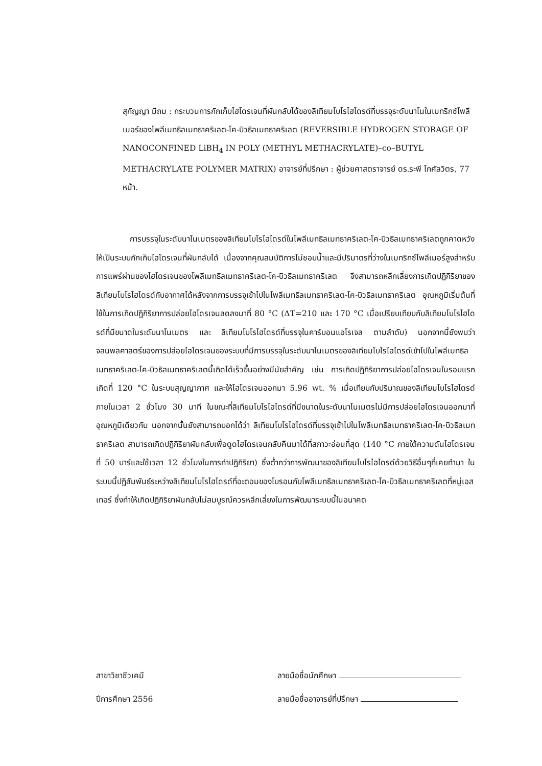สุกัญญา มีถม : กระบวนการกักเก็บไฮโดรเจนที่ผันกลับได้ของลิเทียมโบโรไฮไดรด์ที่บรรจุระดับนาโนในเมทริกซ์โพลีเมอร์ของโพลีเมทธิลเมทธาคริเลต-โค-บิวธิลเมทธาคริเลต (REVERSIBLE HYDROGEN STORAGE OF NANOCONFINED LiBH<sub>4</sub> IN POLY (METHYL METHACRYLATE)–co–BUTYL METHACRYLATE POLYMER MATRIX) อาจารย์ที่ปรึกษา : ผู้ช่วยศาสตราจารย์ ดร.ระพี โกศัลวิตร, 77 หน้า.
การบรรจุในระดับนาโนเมตรของลิเทียมโบโรไฮไดรด์ในโพลีเมทธิลเมทธาคริเลต-โค-บิวธิลเมทธาคริเลตถูกคาดหวังให้เป็นระบบกักเก็บไฮโดรเจนที่ผันกลับได้ เนื่องจากคุณสมบัติการไม่ชอบน้ำและมีปริมาตรที่ว่างในเมทริกซ์โพลีเมอร์สูงสำหรับการแพร่ผ่านของไฮโดรเจนของโพลีเมทธิลเมทธาคริเลต-โค-บิวธิลเมทธาคริเลต จึงสามารถหลีกเลี่ยงการเกิดปฏิกิริยาของลิเทียมโบโรไฮไดรด์กับอากาศได้หลังจากการบรรจุเข้าไปในโพลีเมทธิลเมทธาคริเลต-โค-บิวธิลเมทธาคริเลต อุณหภูมิเริ่มต้นที่ใช้ในการเกิดปฏิกิริยาการปล่อยไฮโดรเจนลดลงมาที่ 80 °C (ΔT=210 และ 170 °C เมื่อเปรียบเทียบกับลิเทียมโบโรไฮไดรด์ที่มีขนาดในระดับนาโนเมตร และ ลิเทียมโบโรไฮไดรด์ที่บรรจุในคาร์บอนแอโรเจล ตามลำดับ) นอกจากนี้ยังพบว่าจลนพลศาสตร์ของการปล่อยไฮโดรเจนของระบบที่มีการบรรจุในระดับนาโนเมตรของลิเทียมโบโรไฮไดรด์เข้าไปในโพลีเมทธิลเมทธาคริเลต-โค-บิวธิลเมทธาคริเลตนี้เกิดได้เร็วขึ้นอย่างมีนัยสำคัญ เช่น การเกิดปฏิกิริยาการปล่อยไฮโดรเจนในรอบแรกเกิดที่ 120 °C ในระบบสุญญากาศ และให้ไฮโดรเจนออกมา 5.96 wt. % เมื่อเทียบกับปริมาณของลิเทียมโบโรไฮไดรด์ ภายในเวลา 2 ชั่วโมง 30 นาที ในขณะที่ลิเทียมโบโรไฮไดรด์ที่มีขนาดในระดับนาโนเมตรไม่มีการปล่อยไฮโดรเจนออกมาที่อุณหภูมิเดียวกัน นอกจากนั้นยังสามารถบอกได้ว่า ลิเทียมโบโรไฮไดรด์ที่บรรจุเข้าไปในโพลีเมทธิลเมทธาคริเลต-โค-บิวธิลเมทธาคริเลต สามารถเกิดปฏิกิริยาผันกลับเพื่อดูดไฮโดรเจนกลับคืนมาได้ที่สภาวะอ่อนที่สุด (140 °C ภายใต้ความดันไฮโดรเจนที่ 50 บาร์และใช้เวลา 12 ชั่วโมงในการทำปฏิกิริยา) ซึ่งต่ำกว่าการพัฒนาของลิเทียมโบโรไฮไดรด์ด้วยวิธีอื่นๆที่เคยทำมา ในระบบนี้ปฏิสัมพันธ์ระหว่างลิเทียมโบโรไฮไดรด์ที่อะตอมของโบรอนกับโพลีเมทธิลเมทธาคริเลต-โค-บิวธิลเมทธาคริเลตที่หมู่เอสเทอร์ ซึ่งทำให้เกิดปฏิกิริยาผันกลับไม่สมบูรณ์ควรหลีกเลี่ยงในการพัฒนาระบบนี้ในอนาคต
สาขาวิชาชีวเคมี ลายมือชื่อนักศึกษา
ปีการศึกษา 2556 ลายมือชื่ออาจารย์ที่ปรึกษา